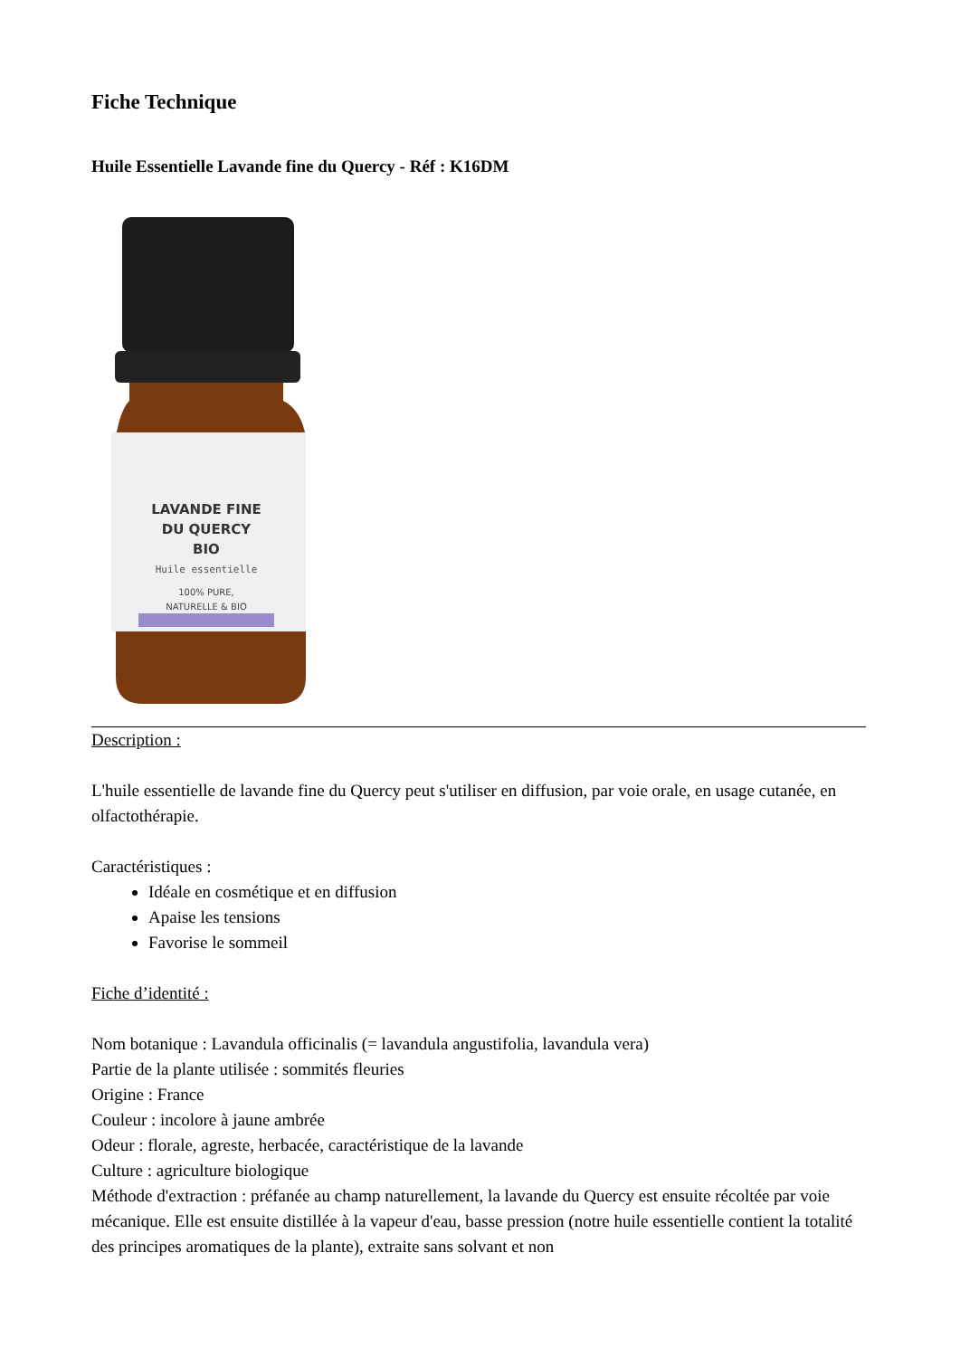Fiche Technique
Huile Essentielle Lavande fine du Quercy - Réf : K16DM
LAVANDE FINE
DU QUERCY
BIO
Huile essentielle
100% PURE,
NATURELLE & BIO
Description :
L'huile essentielle de lavande fine du Quercy peut s'utiliser en diffusion, par voie orale, en usage cutanée, en olfactothérapie.
Caractéristiques :
Idéale en cosmétique et en diffusion
Apaise les tensions
Favorise le sommeil
Fiche d’identité :
Nom botanique : Lavandula officinalis (= lavandula angustifolia, lavandula vera)
Partie de la plante utilisée : sommités fleuries
Origine : France
Couleur : incolore à jaune ambrée
Odeur : florale, agreste, herbacée, caractéristique de la lavande
Culture : agriculture biologique
Méthode d'extraction : préfanée au champ naturellement, la lavande du Quercy est ensuite récoltée par voie mécanique. Elle est ensuite distillée à la vapeur d'eau, basse pression (notre huile essentielle contient la totalité des principes aromatiques de la plante), extraite sans solvant et non